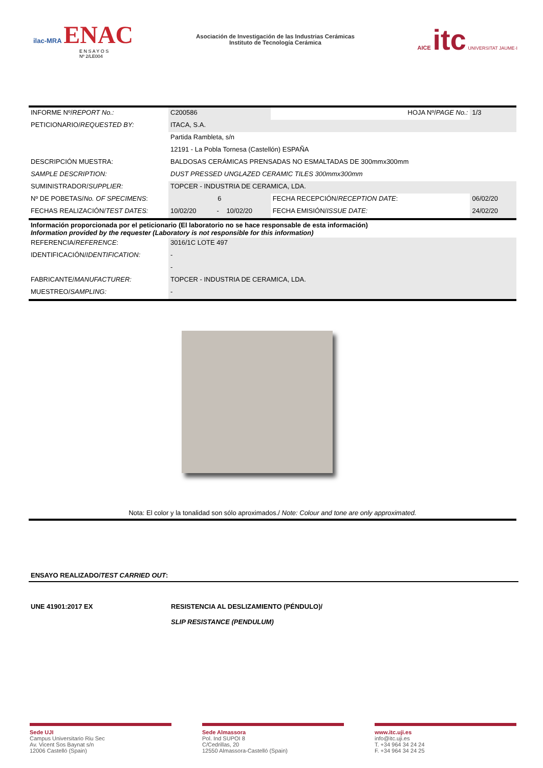ilac-MRA ENAC
E N S A Y O S
Nº 2/LE004
Asociación de Investigación de las Industrias Cerámicas
Instituto de Tecnología Cerámica
AICE itc UNIVERSITAT JAUME·I
| INFORME Nº/ REPORT No.: | C200586 | | | HOJA Nº/ PAGE No.: | 1/3 |
| PETICIONARIO/ REQUESTED BY: | ITACA, S.A. | | | | |
| | Partida Rambleta, s/n | | | | |
| | 12191 - La Pobla Tornesa (Castellón) ESPAÑA | | | | |
| DESCRIPCIÓN MUESTRA: | BALDOSAS CERÁMICAS PRENSADAS NO ESMALTADAS DE 300mmx300mm | | | | |
| SAMPLE DESCRIPTION: | DUST PRESSED UNGLAZED CERAMIC TILES 300mmx300mm | | | | |
| SUMINISTRADOR/ SUPPLIER: | TOPCER - INDUSTRIA DE CERAMICA, LDA. | | | | |
| Nº DE POBETAS/ No. OF SPECIMENS : | 6 | | | FECHA RECEPCIÓN/ RECEPTION DATE : | 06/02/20 |
| FECHAS REALIZACIÓN/ TEST DATES: | 10/02/20 | - | 10/02/20 | FECHA EMISIÓN/ ISSUE DATE: | 24/02/20 |
| Información proporcionada por el peticionario (El laboratorio no se hace responsable de esta información) Information provided by the requester (Laboratory is not responsible for this information) | | | | | |
| REFERENCIA/ REFERENCE : | 3016/1C LOTE 497 | | | | |
| IDENTIFICACIÓN/ IDENTIFICATION: | - | | | | |
| | - | | | | |
| FABRICANTE/ MANUFACTURER: | TOPCER - INDUSTRIA DE CERAMICA, LDA. | | | | |
| MUESTREO/ SAMPLING: | - | | | | |
Nota: El color y la tonalidad son sólo aproximados./ Note: Colour and tone are only approximated.
ENSAYO REALIZADO/TEST CARRIED OUT:
UNE 41901:2017 EX RESISTENCIA AL DESLIZAMIENTO (PÉNDULO)/
SLIP RESISTANCE (PENDULUM)
Sede UJI
Campus Universitario Riu Sec
Av. Vicent Sos Baynat s/n
12006 Castelló (Spain)
Sede Almassora
Pol. Ind SUPOI 8
C/Cedrillas, 20
12550 Almassora-Castelló (Spain)
www.itc.uji.es
info@itc.uji.es
T. +34 964 34 24 24
F. +34 964 34 24 25